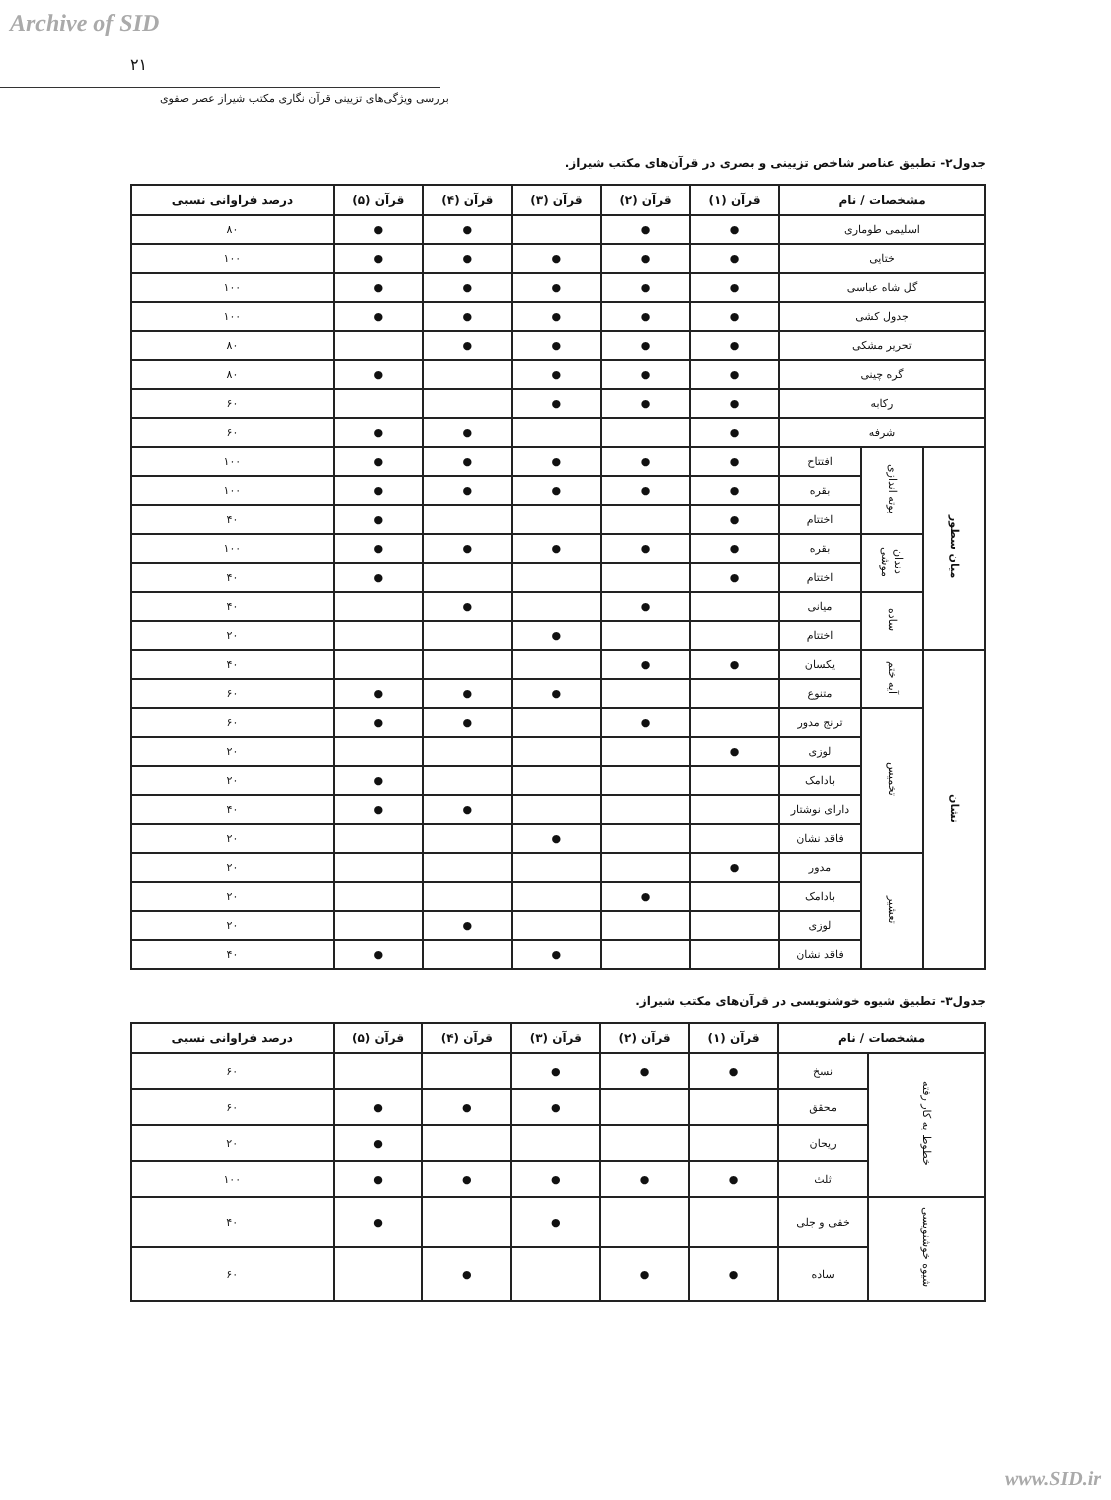Archive of SID
۲۱
بررسی ویژگی‌های تزیینی قرآن نگاری مکتب شیراز عصر صفوی
جدول۲- تطبیق عناصر شاخص تزیینی و بصری در قرآن‌های مکتب شیراز.
| مشخصات / نام | | | قرآن (۱) | قرآن (۲) | قرآن (۳) | قرآن (۴) | قرآن (۵) | درصد فراوانی نسبی |
| --- | --- | --- | --- | --- | --- | --- | --- | --- |
| اسلیمی طوماری | | | ● | ● | | ● | ● | ۸۰ |
| ختایی | | | ● | ● | ● | ● | ● | ۱۰۰ |
| گل شاه عباسی | | | ● | ● | ● | ● | ● | ۱۰۰ |
| جدول کشی | | | ● | ● | ● | ● | ● | ۱۰۰ |
| تحریر مشکی | | | ● | ● | ● | ● | | ۸۰ |
| گره چینی | | | ● | ● | ● | | ● | ۸۰ |
| رکابه | | | ● | ● | ● | | | ۶۰ |
| شرفه | | | ● | | | ● | ● | ۶۰ |
| میان سطور | بوته اندازی | افتتاح | ● | ● | ● | ● | ● | ۱۰۰ |
| | | بقره | ● | ● | ● | ● | ● | ۱۰۰ |
| | | اختتام | ● | | | | ● | ۴۰ |
| | دندان موشی | بقره | ● | ● | ● | ● | ● | ۱۰۰ |
| | | اختتام | ● | | | | ● | ۴۰ |
| | ساده | میانی | | ● | | ● | | ۴۰ |
| | | اختتام | | | ● | | | ۲۰ |
| نشان | آیه ختم | یکسان | ● | ● | | | | ۴۰ |
| | | متنوع | | | ● | ● | ● | ۶۰ |
| | تخمیس | ترنج مدور | | ● | | ● | ● | ۶۰ |
| | | لوزی | ● | | | | | ۲۰ |
| | | بادامک | | | | | ● | ۲۰ |
| | | دارای نوشتار | | | | ● | ● | ۴۰ |
| | | فاقد نشان | | | ● | | | ۲۰ |
| | تعشیر | مدور | ● | | | | | ۲۰ |
| | | بادامک | | ● | | | | ۲۰ |
| | | لوزی | | | | ● | | ۲۰ |
| | | فاقد نشان | | | ● | | ● | ۴۰ |
جدول۳- تطبیق شیوه خوشنویسی در قرآن‌های مکتب شیراز.
| مشخصات / نام | | قرآن (۱) | قرآن (۲) | قرآن (۳) | قرآن (۴) | قرآن (۵) | درصد فراوانی نسبی |
| --- | --- | --- | --- | --- | --- | --- | --- |
| خطوط به کار رفته | نسخ | ● | ● | ● | | | ۶۰ |
| | محقق | | | ● | ● | ● | ۶۰ |
| | ریحان | | | | | ● | ۲۰ |
| | ثلث | ● | ● | ● | ● | ● | ۱۰۰ |
| شیوه خوشنویسی | خفی و جلی | | | ● | | ● | ۴۰ |
| | ساده | ● | ● | | ● | | ۶۰ |
www.SID.ir